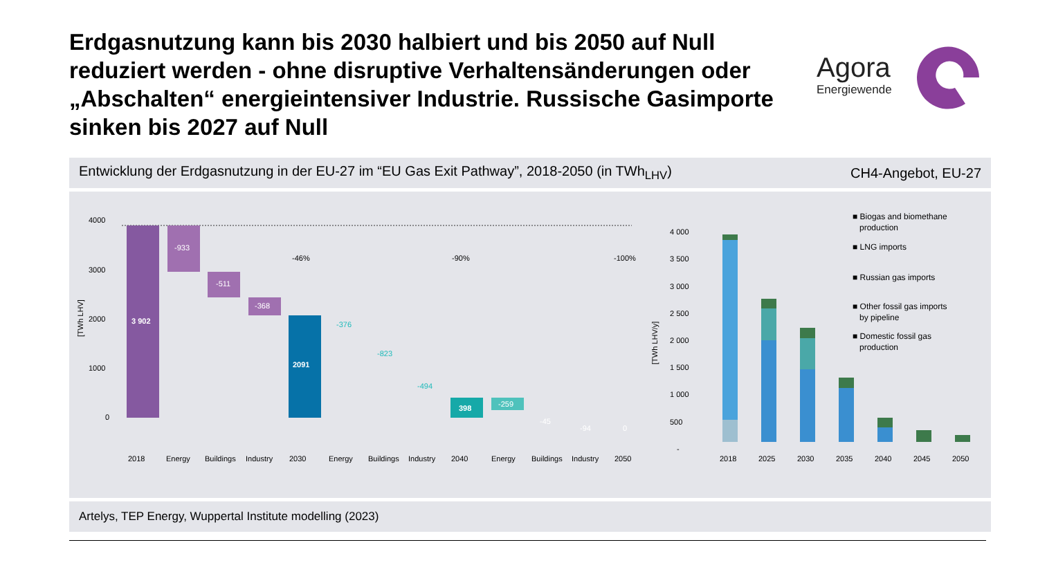Erdgasnutzung kann bis 2030 halbiert und bis 2050 auf Null reduziert werden - ohne disruptive Verhaltensänderungen oder „Abschalten“ energieintensiver Industrie. Russische Gasimporte sinken bis 2027 auf Null
Agora
Energiewende
Entwicklung der Erdgasnutzung in der EU-27 im “EU Gas Exit Pathway”, 2018-2050 (in TWh<sub>LHV</sub>) CH4-Angebot, EU-27
4000
3000
2000
1000
0
[TWh LHV]
3 902
-933
-511
-368
2091
-46%
-90%
-100%
-376
-823
-494
398
-259
-45
-94
0
2018
Energy
Buildings
Industry
2030
Energy
Buildings
Industry
2040
Energy
Buildings
Industry
2050
4 000
3 500
3 000
2 500
2 000
1 500
1 000
500
-
[TWh LHV/y]
2018
2025
2030
2035
2040
2045
2050
■ Biogas and biomethane
production
■ LNG imports
■ Russian gas imports
■ Other fossil gas imports
by pipeline
■ Domestic fossil gas
production
Artelys, TEP Energy, Wuppertal Institute modelling (2023)